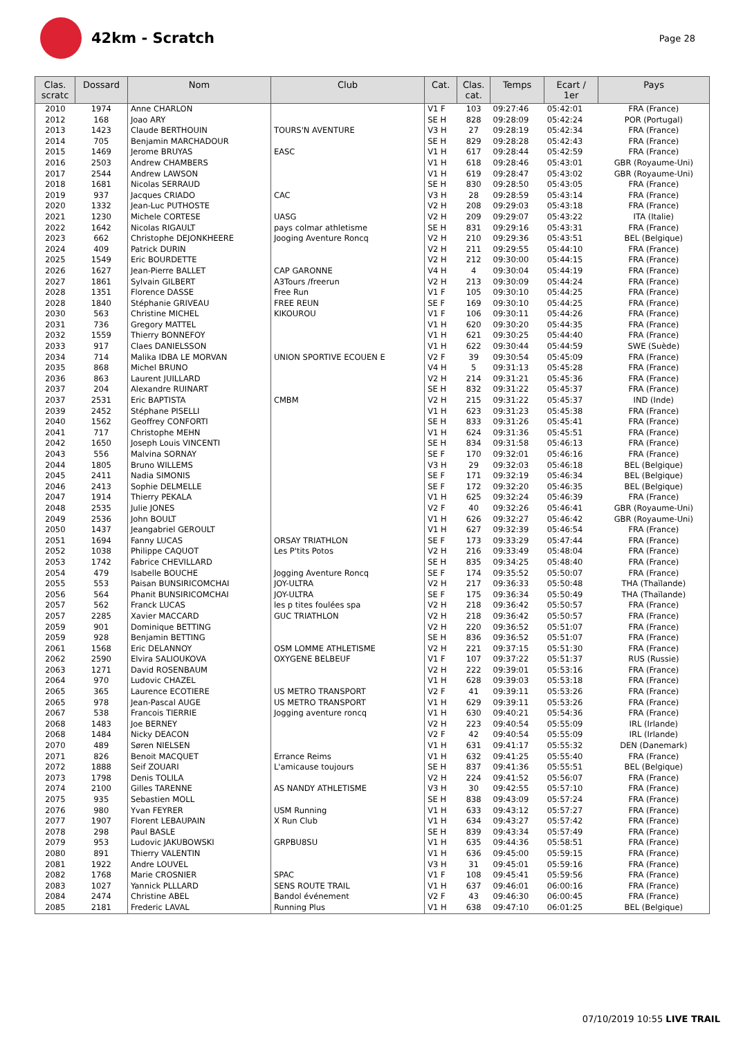42km - Scratch
Page 28
| Clas. scratc | Dossard | Nom | Club | Cat. | Clas. cat. | Temps | Ecart / 1er | Pays |
| --- | --- | --- | --- | --- | --- | --- | --- | --- |
| 2010 | 1974 | Anne CHARLON | | V1 F | 103 | 09:27:46 | 05:42:01 | FRA (France) |
| 2012 | 168 | Joao ARY | | SE H | 828 | 09:28:09 | 05:42:24 | POR (Portugal) |
| 2013 | 1423 | Claude BERTHOUIN | TOURS'N AVENTURE | V3 H | 27 | 09:28:19 | 05:42:34 | FRA (France) |
| 2014 | 705 | Benjamin MARCHADOUR | | SE H | 829 | 09:28:28 | 05:42:43 | FRA (France) |
| 2015 | 1469 | Jerome BRUYAS | EASC | V1 H | 617 | 09:28:44 | 05:42:59 | FRA (France) |
| 2016 | 2503 | Andrew CHAMBERS | | V1 H | 618 | 09:28:46 | 05:43:01 | GBR (Royaume-Uni) |
| 2017 | 2544 | Andrew LAWSON | | V1 H | 619 | 09:28:47 | 05:43:02 | GBR (Royaume-Uni) |
| 2018 | 1681 | Nicolas SERRAUD | | SE H | 830 | 09:28:50 | 05:43:05 | FRA (France) |
| 2019 | 937 | Jacques CRIADO | CAC | V3 H | 28 | 09:28:59 | 05:43:14 | FRA (France) |
| 2020 | 1332 | Jean-Luc PUTHOSTE | | V2 H | 208 | 09:29:03 | 05:43:18 | FRA (France) |
| 2021 | 1230 | Michele CORTESE | UASG | V2 H | 209 | 09:29:07 | 05:43:22 | ITA (Italie) |
| 2022 | 1642 | Nicolas RIGAULT | pays colmar athletisme | SE H | 831 | 09:29:16 | 05:43:31 | FRA (France) |
| 2023 | 662 | Christophe DEJONKHEERE | Jooging Aventure Roncq | V2 H | 210 | 09:29:36 | 05:43:51 | BEL (Belgique) |
| 2024 | 409 | Patrick DURIN | | V2 H | 211 | 09:29:55 | 05:44:10 | FRA (France) |
| 2025 | 1549 | Eric BOURDETTE | | V2 H | 212 | 09:30:00 | 05:44:15 | FRA (France) |
| 2026 | 1627 | Jean-Pierre BALLET | CAP GARONNE | V4 H | 4 | 09:30:04 | 05:44:19 | FRA (France) |
| 2027 | 1861 | Sylvain GILBERT | A3Tours /freerun | V2 H | 213 | 09:30:09 | 05:44:24 | FRA (France) |
| 2028 | 1351 | Florence DASSE | Free Run | V1 F | 105 | 09:30:10 | 05:44:25 | FRA (France) |
| 2028 | 1840 | Stéphanie GRIVEAU | FREE REUN | SE F | 169 | 09:30:10 | 05:44:25 | FRA (France) |
| 2030 | 563 | Christine MICHEL | KIKOUROU | V1 F | 106 | 09:30:11 | 05:44:26 | FRA (France) |
| 2031 | 736 | Gregory MATTEL | | V1 H | 620 | 09:30:20 | 05:44:35 | FRA (France) |
| 2032 | 1559 | Thierry BONNEFOY | | V1 H | 621 | 09:30:25 | 05:44:40 | FRA (France) |
| 2033 | 917 | Claes DANIELSSON | | V1 H | 622 | 09:30:44 | 05:44:59 | SWE (Suède) |
| 2034 | 714 | Malika IDBA LE MORVAN | UNION SPORTIVE ECOUEN E | V2 F | 39 | 09:30:54 | 05:45:09 | FRA (France) |
| 2035 | 868 | Michel BRUNO | | V4 H | 5 | 09:31:13 | 05:45:28 | FRA (France) |
| 2036 | 863 | Laurent JUILLARD | | V2 H | 214 | 09:31:21 | 05:45:36 | FRA (France) |
| 2037 | 204 | Alexandre RUINART | | SE H | 832 | 09:31:22 | 05:45:37 | FRA (France) |
| 2037 | 2531 | Eric BAPTISTA | CMBM | V2 H | 215 | 09:31:22 | 05:45:37 | IND (Inde) |
| 2039 | 2452 | Stéphane PISELLI | | V1 H | 623 | 09:31:23 | 05:45:38 | FRA (France) |
| 2040 | 1562 | Geoffrey CONFORTI | | SE H | 833 | 09:31:26 | 05:45:41 | FRA (France) |
| 2041 | 717 | Christophe MEHN | | V1 H | 624 | 09:31:36 | 05:45:51 | FRA (France) |
| 2042 | 1650 | Joseph Louis VINCENTI | | SE H | 834 | 09:31:58 | 05:46:13 | FRA (France) |
| 2043 | 556 | Malvina SORNAY | | SE F | 170 | 09:32:01 | 05:46:16 | FRA (France) |
| 2044 | 1805 | Bruno WILLEMS | | V3 H | 29 | 09:32:03 | 05:46:18 | BEL (Belgique) |
| 2045 | 2411 | Nadia SIMONIS | | SE F | 171 | 09:32:19 | 05:46:34 | BEL (Belgique) |
| 2046 | 2413 | Sophie DELMELLE | | SE F | 172 | 09:32:20 | 05:46:35 | BEL (Belgique) |
| 2047 | 1914 | Thierry PEKALA | | V1 H | 625 | 09:32:24 | 05:46:39 | FRA (France) |
| 2048 | 2535 | Julie JONES | | V2 F | 40 | 09:32:26 | 05:46:41 | GBR (Royaume-Uni) |
| 2049 | 2536 | John BOULT | | V1 H | 626 | 09:32:27 | 05:46:42 | GBR (Royaume-Uni) |
| 2050 | 1437 | Jeangabriel GEROULT | | V1 H | 627 | 09:32:39 | 05:46:54 | FRA (France) |
| 2051 | 1694 | Fanny LUCAS | ORSAY TRIATHLON | SE F | 173 | 09:33:29 | 05:47:44 | FRA (France) |
| 2052 | 1038 | Philippe CAQUOT | Les P'tits Potos | V2 H | 216 | 09:33:49 | 05:48:04 | FRA (France) |
| 2053 | 1742 | Fabrice CHEVILLARD | | SE H | 835 | 09:34:25 | 05:48:40 | FRA (France) |
| 2054 | 479 | Isabelle BOUCHE | Jogging Aventure Roncq | SE F | 174 | 09:35:52 | 05:50:07 | FRA (France) |
| 2055 | 553 | Paisan BUNSIRICOMCHAI | JOY-ULTRA | V2 H | 217 | 09:36:33 | 05:50:48 | THA (Thaïlande) |
| 2056 | 564 | Phanit BUNSIRICOMCHAI | JOY-ULTRA | SE F | 175 | 09:36:34 | 05:50:49 | THA (Thaïlande) |
| 2057 | 562 | Franck LUCAS | les p tites foulées spa | V2 H | 218 | 09:36:42 | 05:50:57 | FRA (France) |
| 2057 | 2285 | Xavier MACCARD | GUC TRIATHLON | V2 H | 218 | 09:36:42 | 05:50:57 | FRA (France) |
| 2059 | 901 | Dominique BETTING | | V2 H | 220 | 09:36:52 | 05:51:07 | FRA (France) |
| 2059 | 928 | Benjamin BETTING | | SE H | 836 | 09:36:52 | 05:51:07 | FRA (France) |
| 2061 | 1568 | Eric DELANNOY | OSM LOMME ATHLETISME | V2 H | 221 | 09:37:15 | 05:51:30 | FRA (France) |
| 2062 | 2590 | Elvira SALIOUKOVA | OXYGENE BELBEUF | V1 F | 107 | 09:37:22 | 05:51:37 | RUS (Russie) |
| 2063 | 1271 | David ROSENBAUM | | V2 H | 222 | 09:39:01 | 05:53:16 | FRA (France) |
| 2064 | 970 | Ludovic CHAZEL | | V1 H | 628 | 09:39:03 | 05:53:18 | FRA (France) |
| 2065 | 365 | Laurence ECOTIERE | US METRO TRANSPORT | V2 F | 41 | 09:39:11 | 05:53:26 | FRA (France) |
| 2065 | 978 | Jean-Pascal AUGE | US METRO TRANSPORT | V1 H | 629 | 09:39:11 | 05:53:26 | FRA (France) |
| 2067 | 538 | Francois TIERRIE | Jogging aventure roncq | V1 H | 630 | 09:40:21 | 05:54:36 | FRA (France) |
| 2068 | 1483 | Joe BERNEY | | V2 H | 223 | 09:40:54 | 05:55:09 | IRL (Irlande) |
| 2068 | 1484 | Nicky DEACON | | V2 F | 42 | 09:40:54 | 05:55:09 | IRL (Irlande) |
| 2070 | 489 | Søren NIELSEN | | V1 H | 631 | 09:41:17 | 05:55:32 | DEN (Danemark) |
| 2071 | 826 | Benoit MACQUET | Errance Reims | V1 H | 632 | 09:41:25 | 05:55:40 | FRA (France) |
| 2072 | 1888 | Seif ZOUARI | L'amicause toujours | SE H | 837 | 09:41:36 | 05:55:51 | BEL (Belgique) |
| 2073 | 1798 | Denis TOLILA | | V2 H | 224 | 09:41:52 | 05:56:07 | FRA (France) |
| 2074 | 2100 | Gilles TARENNE | AS NANDY ATHLETISME | V3 H | 30 | 09:42:55 | 05:57:10 | FRA (France) |
| 2075 | 935 | Sebastien MOLL | | SE H | 838 | 09:43:09 | 05:57:24 | FRA (France) |
| 2076 | 980 | Yvan FEYRER | USM Running | V1 H | 633 | 09:43:12 | 05:57:27 | FRA (France) |
| 2077 | 1907 | Florent LEBAUPAIN | X Run Club | V1 H | 634 | 09:43:27 | 05:57:42 | FRA (France) |
| 2078 | 298 | Paul BASLE | | SE H | 839 | 09:43:34 | 05:57:49 | FRA (France) |
| 2079 | 953 | Ludovic JAKUBOWSKI | GRPBU8SU | V1 H | 635 | 09:44:36 | 05:58:51 | FRA (France) |
| 2080 | 891 | Thierry VALENTIN | | V1 H | 636 | 09:45:00 | 05:59:15 | FRA (France) |
| 2081 | 1922 | Andre LOUVEL | | V3 H | 31 | 09:45:01 | 05:59:16 | FRA (France) |
| 2082 | 1768 | Marie CROSNIER | SPAC | V1 F | 108 | 09:45:41 | 05:59:56 | FRA (France) |
| 2083 | 1027 | Yannick PLLLARD | SENS ROUTE TRAIL | V1 H | 637 | 09:46:01 | 06:00:16 | FRA (France) |
| 2084 | 2474 | Christine ABEL | Bandol événement | V2 F | 43 | 09:46:30 | 06:00:45 | FRA (France) |
| 2085 | 2181 | Frederic LAVAL | Running Plus | V1 H | 638 | 09:47:10 | 06:01:25 | BEL (Belgique) |
07/10/2019 10:55 LIVE TRAIL